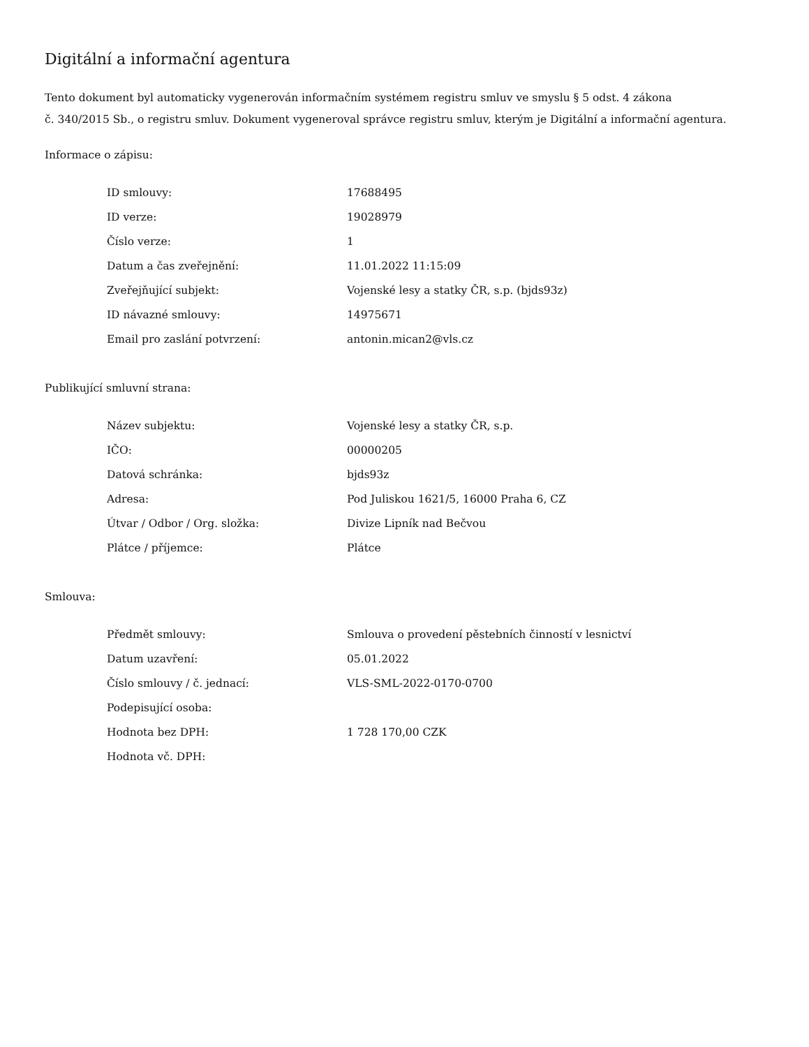Digitální a informační agentura
Tento dokument byl automaticky vygenerován informačním systémem registru smluv ve smyslu § 5 odst. 4 zákona
č. 340/2015 Sb., o registru smluv. Dokument vygeneroval správce registru smluv, kterým je Digitální a informační agentura.
Informace o zápisu:
| ID smlouvy: | 17688495 |
| ID verze: | 19028979 |
| Číslo verze: | 1 |
| Datum a čas zveřejnění: | 11.01.2022 11:15:09 |
| Zveřejňující subjekt: | Vojenské lesy a statky ČR, s.p. (bjds93z) |
| ID návazné smlouvy: | 14975671 |
| Email pro zaslání potvrzení: | antonin.mican2@vls.cz |
Publikující smluvní strana:
| Název subjektu: | Vojenské lesy a statky ČR, s.p. |
| IČO: | 00000205 |
| Datová schránka: | bjds93z |
| Adresa: | Pod Juliskou 1621/5, 16000 Praha 6, CZ |
| Útvar / Odbor / Org. složka: | Divize Lipník nad Bečvou |
| Plátce / příjemce: | Plátce |
Smlouva:
| Předmět smlouvy: | Smlouva o provedení pěstebních činností v lesnictví |
| Datum uzavření: | 05.01.2022 |
| Číslo smlouvy / č. jednací: | VLS-SML-2022-0170-0700 |
| Podepisující osoba: | |
| Hodnota bez DPH: | 1 728 170,00 CZK |
| Hodnota vč. DPH: | |